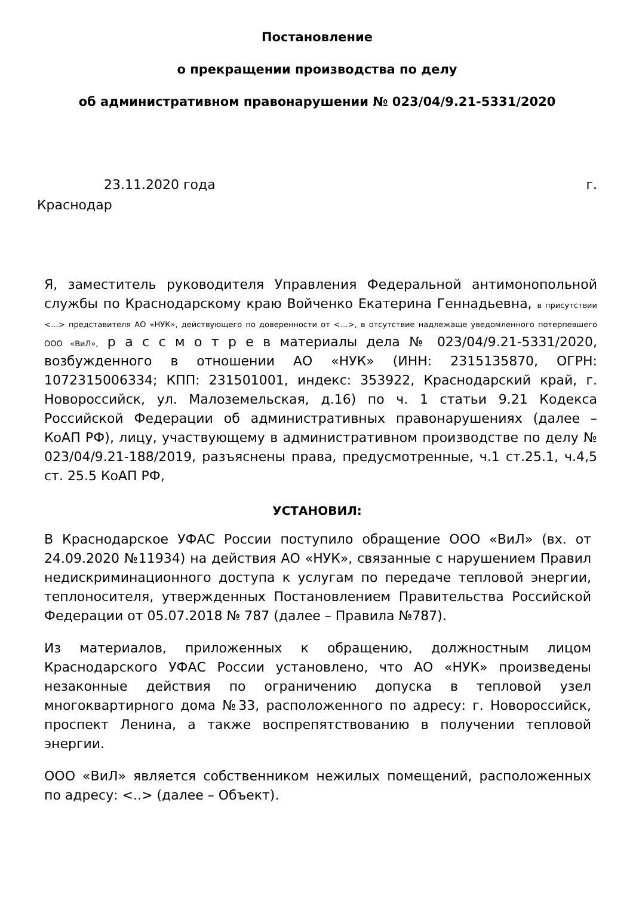Постановление
о прекращении производства по делу
об административном правонарушении № 023/04/9.21-5331/2020
23.11.2020 года г.
Краснодар
Я, заместитель руководителя Управления Федеральной антимонопольной службы по Краснодарскому краю Войченко Екатерина Геннадьевна, в присутствии <…> представителя АО «НУК», действующего по доверенности от <…>, в отсутствие надлежаще уведомленного потерпевшего ООО «ВиЛ», р а с с м о т р е в материалы дела № 023/04/9.21-5331/2020, возбужденного в отношении АО «НУК» (ИНН: 2315135870, ОГРН: 1072315006334; КПП: 231501001, индекс: 353922, Краснодарский край, г. Новороссийск, ул. Малоземельская, д.16) по ч. 1 статьи 9.21 Кодекса Российской Федерации об административных правонарушениях (далее – КоАП РФ), лицу, участвующему в административном производстве по делу № 023/04/9.21-188/2019, разъяснены права, предусмотренные, ч.1 ст.25.1, ч.4,5 ст. 25.5 КоАП РФ,
УСТАНОВИЛ:
В Краснодарское УФАС России поступило обращение ООО «ВиЛ» (вх. от 24.09.2020 №11934) на действия АО «НУК», связанные с нарушением Правил недискриминационного доступа к услугам по передаче тепловой энергии, теплоносителя, утвержденных Постановлением Правительства Российской Федерации от 05.07.2018 № 787 (далее – Правила №787).
Из материалов, приложенных к обращению, должностным лицом Краснодарского УФАС России установлено, что АО «НУК» произведены незаконные действия по ограничению допуска в тепловой узел многоквартирного дома №33, расположенного по адресу: г. Новороссийск, проспект Ленина, а также воспрепятствованию в получении тепловой энергии.
ООО «ВиЛ» является собственником нежилых помещений, расположенных по адресу: <..> (далее – Объект).